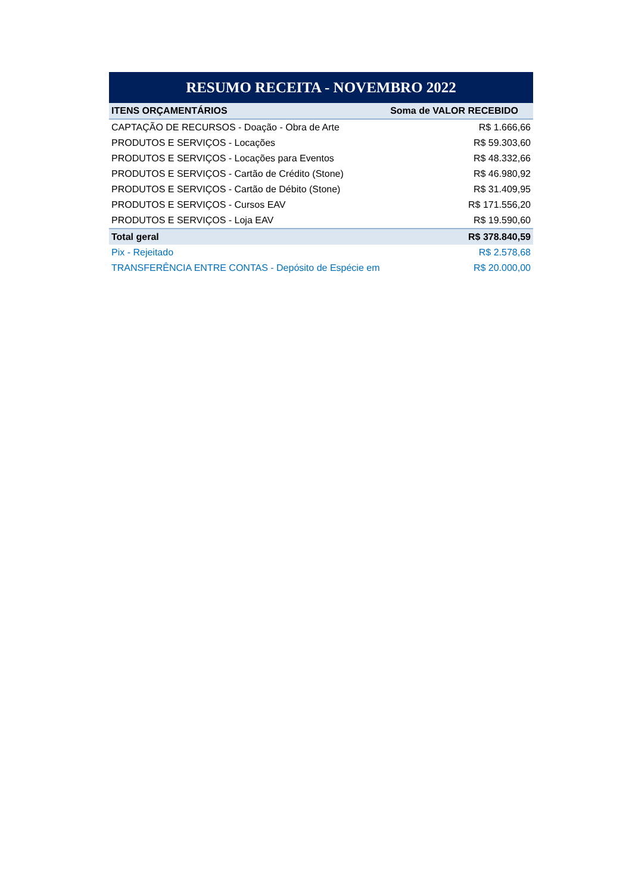| RESUMO RECEITA - NOVEMBRO 2022 | |
| --- | --- |
| ITENS ORÇAMENTÁRIOS | Soma de VALOR RECEBIDO |
| CAPTAÇÃO DE RECURSOS - Doação - Obra de Arte | R$ 1.666,66 |
| PRODUTOS E SERVIÇOS - Locações | R$ 59.303,60 |
| PRODUTOS E SERVIÇOS - Locações para Eventos | R$ 48.332,66 |
| PRODUTOS E SERVIÇOS - Cartão de Crédito (Stone) | R$ 46.980,92 |
| PRODUTOS E SERVIÇOS - Cartão de Débito (Stone) | R$ 31.409,95 |
| PRODUTOS E SERVIÇOS - Cursos EAV | R$ 171.556,20 |
| PRODUTOS E SERVIÇOS - Loja EAV | R$ 19.590,60 |
| Total geral | R$ 378.840,59 |
| Pix - Rejeitado | R$ 2.578,68 |
| TRANSFERÊNCIA ENTRE CONTAS - Depósito de Espécie em | R$ 20.000,00 |